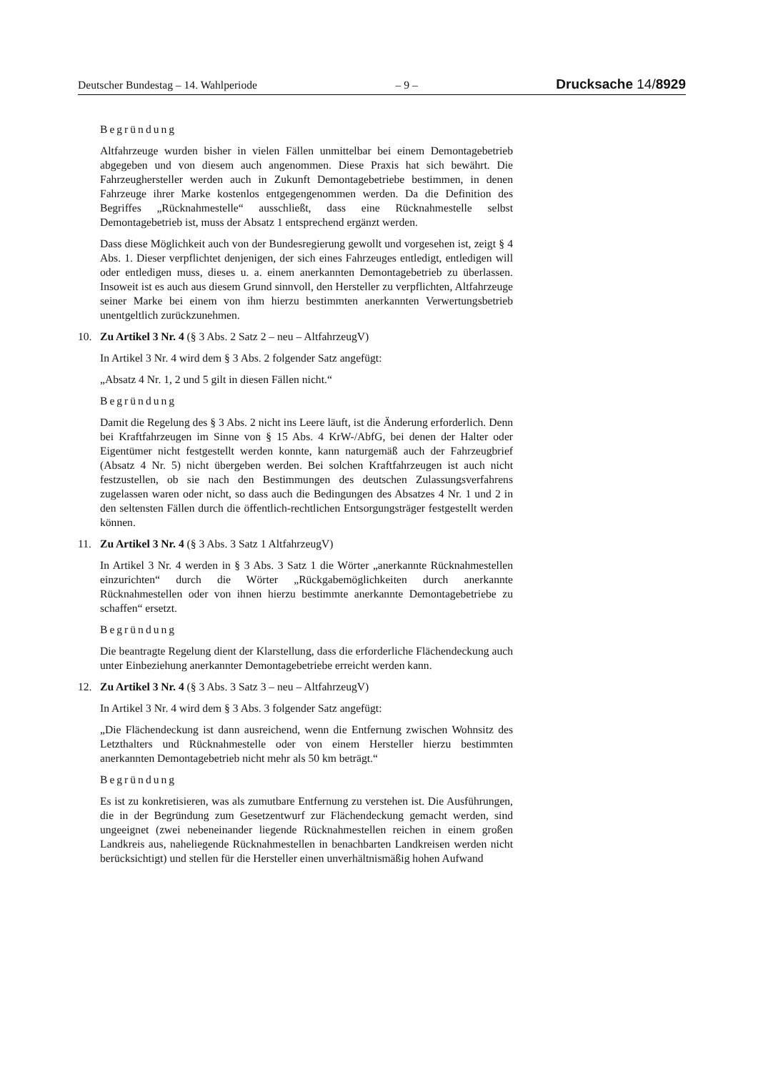Deutscher Bundestag – 14. Wahlperiode – 9 – Drucksache 14/8929
Begründung
Altfahrzeuge wurden bisher in vielen Fällen unmittelbar bei einem Demontagebetrieb abgegeben und von diesem auch angenommen. Diese Praxis hat sich bewährt. Die Fahrzeughersteller werden auch in Zukunft Demontagebetriebe bestimmen, in denen Fahrzeuge ihrer Marke kostenlos entgegengenommen werden. Da die Definition des Begriffes „Rücknahmestelle“ ausschließt, dass eine Rücknahmestelle selbst Demontagebetrieb ist, muss der Absatz 1 entsprechend ergänzt werden.
Dass diese Möglichkeit auch von der Bundesregierung gewollt und vorgesehen ist, zeigt § 4 Abs. 1. Dieser verpflichtet denjenigen, der sich eines Fahrzeuges entledigt, entledigen will oder entledigen muss, dieses u. a. einem anerkannten Demontagebetrieb zu überlassen. Insoweit ist es auch aus diesem Grund sinnvoll, den Hersteller zu verpflichten, Altfahrzeuge seiner Marke bei einem von ihm hierzu bestimmten anerkannten Verwertungsbetrieb unentgeltlich zurückzunehmen.
10. Zu Artikel 3 Nr. 4 (§ 3 Abs. 2 Satz 2 – neu – AltfahrzeugV)
In Artikel 3 Nr. 4 wird dem § 3 Abs. 2 folgender Satz angefügt:
„Absatz 4 Nr. 1, 2 und 5 gilt in diesen Fällen nicht.“
Begründung
Damit die Regelung des § 3 Abs. 2 nicht ins Leere läuft, ist die Änderung erforderlich. Denn bei Kraftfahrzeugen im Sinne von § 15 Abs. 4 KrW-/AbfG, bei denen der Halter oder Eigentümer nicht festgestellt werden konnte, kann naturgemäß auch der Fahrzeugbrief (Absatz 4 Nr. 5) nicht übergeben werden. Bei solchen Kraftfahrzeugen ist auch nicht festzustellen, ob sie nach den Bestimmungen des deutschen Zulassungsverfahrens zugelassen waren oder nicht, so dass auch die Bedingungen des Absatzes 4 Nr. 1 und 2 in den seltensten Fällen durch die öffentlich-rechtlichen Entsorgungsträger festgestellt werden können.
11. Zu Artikel 3 Nr. 4 (§ 3 Abs. 3 Satz 1 AltfahrzeugV)
In Artikel 3 Nr. 4 werden in § 3 Abs. 3 Satz 1 die Wörter „anerkannte Rücknahmestellen einzurichten“ durch die Wörter „Rückgabemöglichkeiten durch anerkannte Rücknahmestellen oder von ihnen hierzu bestimmte anerkannte Demontagebetriebe zu schaffen“ ersetzt.
Begründung
Die beantragte Regelung dient der Klarstellung, dass die erforderliche Flächendeckung auch unter Einbeziehung anerkannter Demontagebetriebe erreicht werden kann.
12. Zu Artikel 3 Nr. 4 (§ 3 Abs. 3 Satz 3 – neu – AltfahrzeugV)
In Artikel 3 Nr. 4 wird dem § 3 Abs. 3 folgender Satz angefügt:
„Die Flächendeckung ist dann ausreichend, wenn die Entfernung zwischen Wohnsitz des Letzthalters und Rücknahmestelle oder von einem Hersteller hierzu bestimmten anerkannten Demontagebetrieb nicht mehr als 50 km beträgt.“
Begründung
Es ist zu konkretisieren, was als zumutbare Entfernung zu verstehen ist. Die Ausführungen, die in der Begründung zum Gesetzentwurf zur Flächendeckung gemacht werden, sind ungeeignet (zwei nebeneinander liegende Rücknahmestellen reichen in einem großen Landkreis aus, naheliegende Rücknahmestellen in benachbarten Landkreisen werden nicht berücksichtigt) und stellen für die Hersteller einen unverhältnismäßig hohen Aufwand